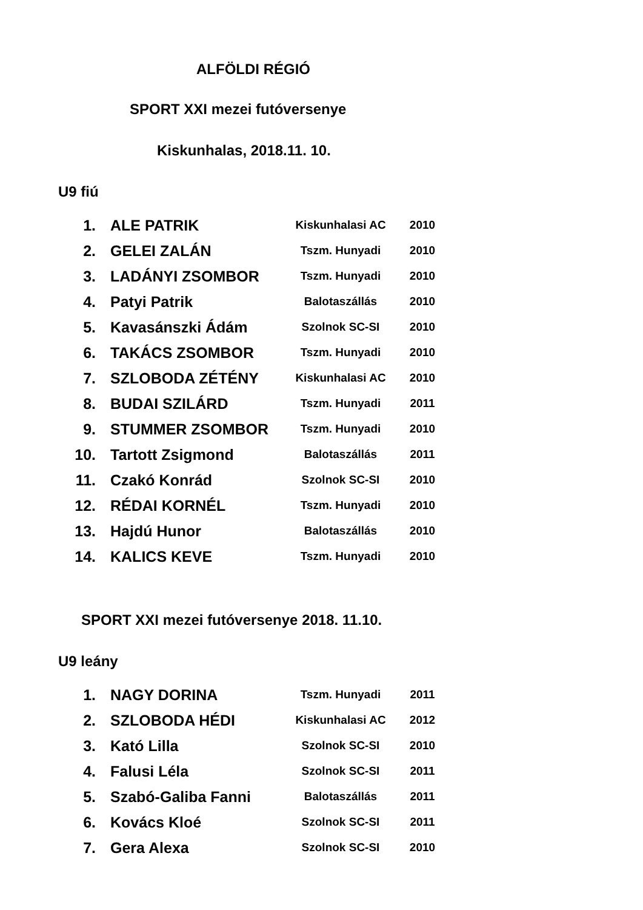ALFÖLDI RÉGIÓ
SPORT XXI mezei futóversenye
Kiskunhalas, 2018.11. 10.
U9 fiú
| 1. | ALE PATRIK | Kiskunhalasi AC | 2010 |
| 2. | GELEI ZALÁN | Tszm. Hunyadi | 2010 |
| 3. | LADÁNYI ZSOMBOR | Tszm. Hunyadi | 2010 |
| 4. | Patyi Patrik | Balotaszállás | 2010 |
| 5. | Kavasánszki Ádám | Szolnok SC-SI | 2010 |
| 6. | TAKÁCS ZSOMBOR | Tszm. Hunyadi | 2010 |
| 7. | SZLOBODA ZÉTÉNY | Kiskunhalasi AC | 2010 |
| 8. | BUDAI SZILÁRD | Tszm. Hunyadi | 2011 |
| 9. | STUMMER ZSOMBOR | Tszm. Hunyadi | 2010 |
| 10. | Tartott Zsigmond | Balotaszállás | 2011 |
| 11. | Czakó Konrád | Szolnok SC-SI | 2010 |
| 12. | RÉDAI KORNÉL | Tszm. Hunyadi | 2010 |
| 13. | Hajdú Hunor | Balotaszállás | 2010 |
| 14. | KALICS KEVE | Tszm. Hunyadi | 2010 |
SPORT XXI mezei futóversenye 2018. 11.10.
U9 leány
| 1. | NAGY DORINA | Tszm. Hunyadi | 2011 |
| 2. | SZLOBODA HÉDI | Kiskunhalasi AC | 2012 |
| 3. | Kató Lilla | Szolnok SC-SI | 2010 |
| 4. | Falusi Léla | Szolnok SC-SI | 2011 |
| 5. | Szabó-Galiba Fanni | Balotaszállás | 2011 |
| 6. | Kovács Kloé | Szolnok SC-SI | 2011 |
| 7. | Gera Alexa | Szolnok SC-SI | 2010 |